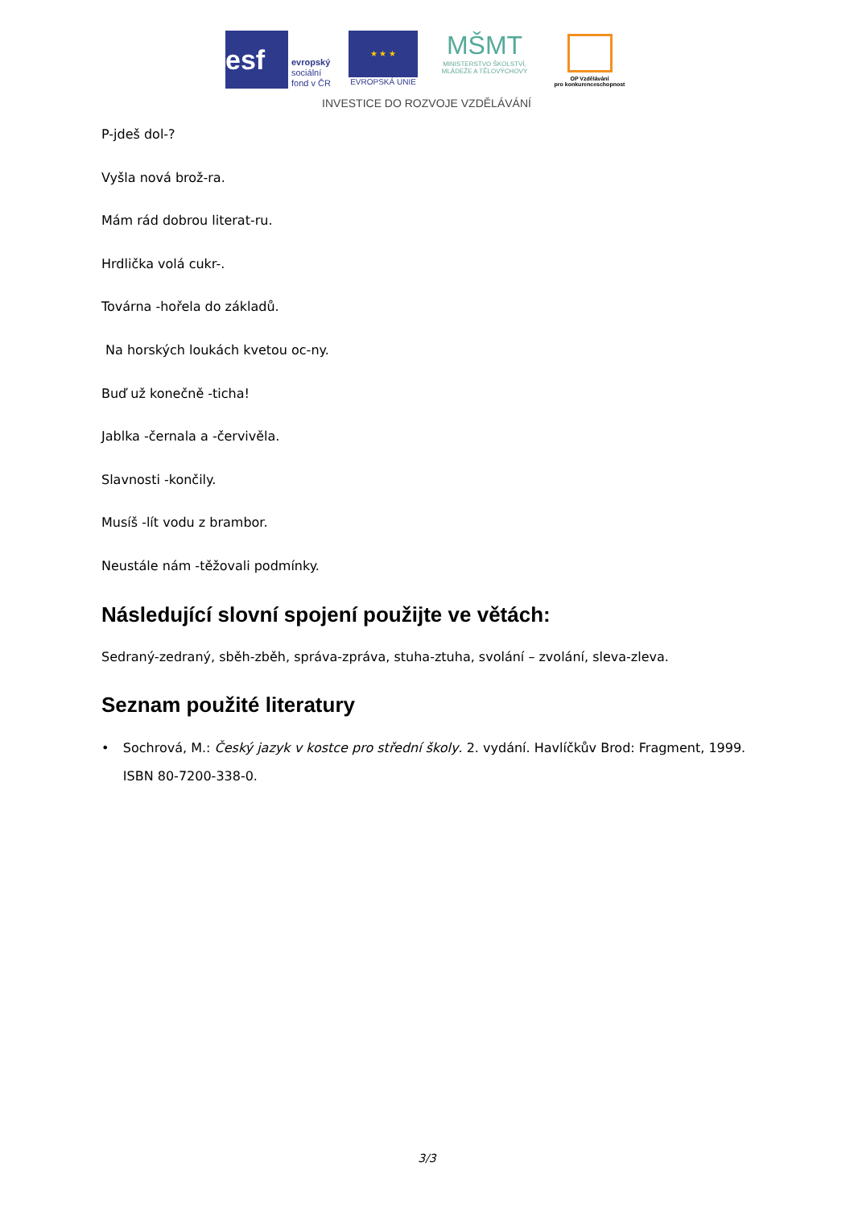esf
evropský
sociální
fond v ČR
★ ★ ★
EVROPSKÁ UNIE
MŠMT
MINISTERSTVO ŠKOLSTVÍ,
MLÁDEŽE A TĚLOVÝCHOVY
OP Vzdělávání
pro konkurenceschopnost
INVESTICE DO ROZVOJE VZDĚLÁVÁNÍ
P-jdeš dol-?
Vyšla nová brož-ra.
Mám rád dobrou literat-ru.
Hrdlička volá cukr-.
Továrna -hořela do základů.
Na horských loukách kvetou oc-ny.
Buď už konečně -ticha!
Jablka -černala a -červivěla.
Slavnosti -končily.
Musíš -lít vodu z brambor.
Neustále nám -těžovali podmínky.
Následující slovní spojení použijte ve větách:
Sedraný-zedraný, sběh-zběh, správa-zpráva, stuha-ztuha, svolání – zvolání, sleva-zleva.
Seznam použité literatury
• Sochrová, M.: Český jazyk v kostce pro střední školy. 2. vydání. Havlíčkův Brod: Fragment, 1999. ISBN 80-7200-338-0.
3/3